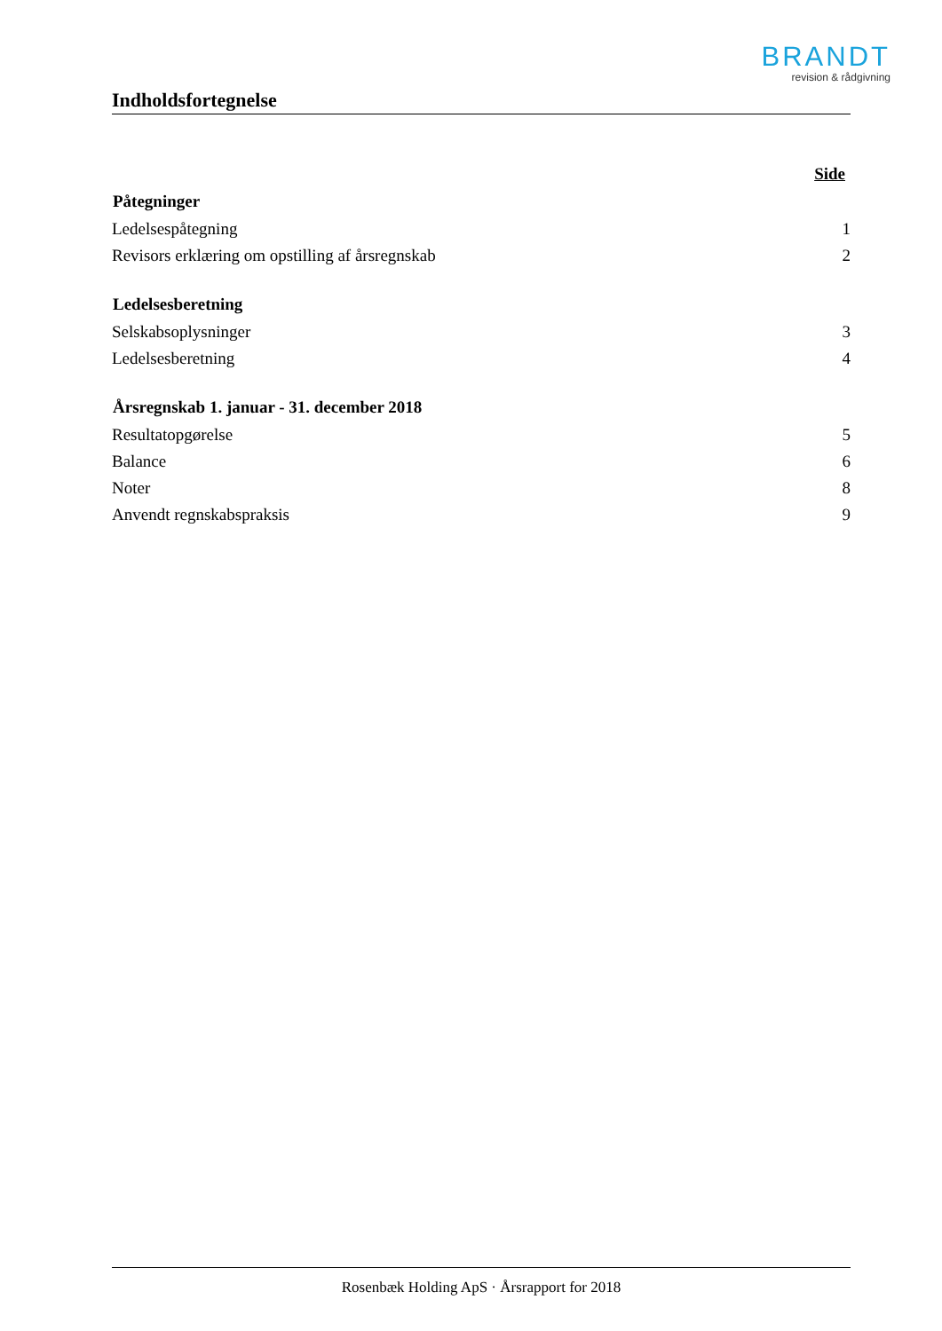BRANDT
revision & rådgivning
Indholdsfortegnelse
| | Side |
| Påtegninger | |
| Ledelsespåtegning | 1 |
| Revisors erklæring om opstilling af årsregnskab | 2 |
| Ledelsesberetning | |
| Selskabsoplysninger | 3 |
| Ledelsesberetning | 4 |
| Årsregnskab 1. januar - 31. december 2018 | |
| Resultatopgørelse | 5 |
| Balance | 6 |
| Noter | 8 |
| Anvendt regnskabspraksis | 9 |
Rosenbæk Holding ApS · Årsrapport for 2018